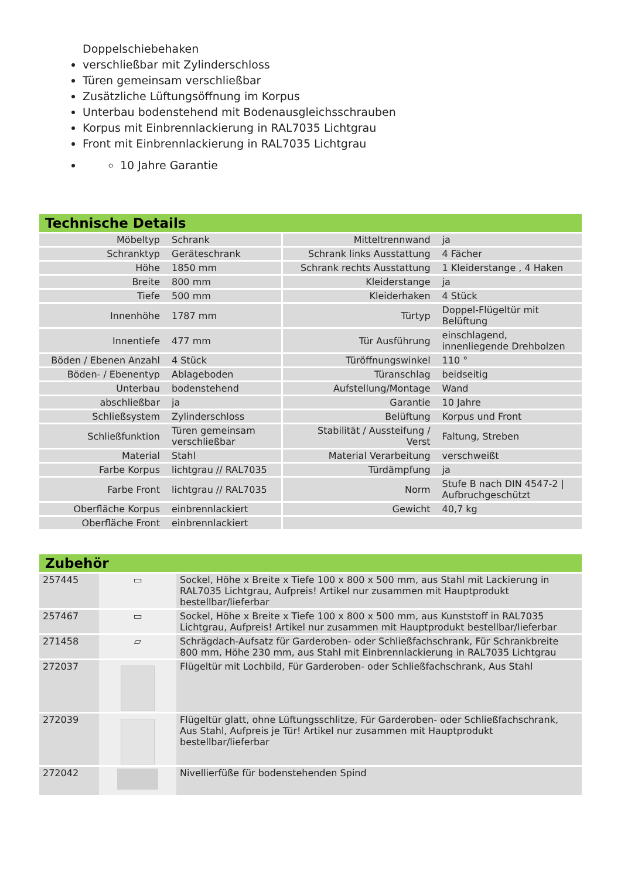Doppelschiebehaken
verschließbar mit Zylinderschloss
Türen gemeinsam verschließbar
Zusätzliche Lüftungsöffnung im Korpus
Unterbau bodenstehend mit Bodenausgleichsschrauben
Korpus mit Einbrennlackierung in RAL7035 Lichtgrau
Front mit Einbrennlackierung in RAL7035 Lichtgrau
10 Jahre Garantie
Technische Details
| Möbeltyp | Schrank | Mitteltrennwand | ja |
| Schranktyp | Geräteschrank | Schrank links Ausstattung | 4 Fächer |
| Höhe | 1850 mm | Schrank rechts Ausstattung | 1 Kleiderstange , 4 Haken |
| Breite | 800 mm | Kleiderstange | ja |
| Tiefe | 500 mm | Kleiderhaken | 4 Stück |
| Innenhöhe | 1787 mm | Türtyp | Doppel-Flügeltür mit Belüftung |
| Innentiefe | 477 mm | Tür Ausführung | einschlagend, innenliegende Drehbolzen |
| Böden / Ebenen Anzahl | 4 Stück | Türöffnungswinkel | 110 ° |
| Böden- / Ebenentyp | Ablageboden | Türanschlag | beidseitig |
| Unterbau | bodenstehend | Aufstellung/Montage | Wand |
| abschließbar | ja | Garantie | 10 Jahre |
| Schließsystem | Zylinderschloss | Belüftung | Korpus und Front |
| Schließfunktion | Türen gemeinsam verschließbar | Stabilität / Aussteifung / Verst | Faltung, Streben |
| Material | Stahl | Material Verarbeitung | verschweißt |
| Farbe Korpus | lichtgrau // RAL7035 | Türdämpfung | ja |
| Farbe Front | lichtgrau // RAL7035 | Norm | Stufe B nach DIN 4547-2 / Aufbruchgeschützt |
| Oberfläche Korpus | einbrennlackiert | Gewicht | 40,7 kg |
| Oberfläche Front | einbrennlackiert | | |
Zubehör
| 257445 | ▭ | Sockel, Höhe x Breite x Tiefe 100 x 800 x 500 mm, aus Stahl mit Lackierung in RAL7035 Lichtgrau, Aufpreis! Artikel nur zusammen mit Hauptprodukt bestellbar/lieferbar |
| 257467 | ▭ | Sockel, Höhe x Breite x Tiefe 100 x 800 x 500 mm, aus Kunststoff in RAL7035 Lichtgrau, Aufpreis! Artikel nur zusammen mit Hauptprodukt bestellbar/lieferbar |
| 271458 | ▱ | Schrägdach-Aufsatz für Garderoben- oder Schließfachschrank, Für Schrankbreite 800 mm, Höhe 230 mm, aus Stahl mit Einbrennlackierung in RAL7035 Lichtgrau |
| 272037 | | Flügeltür mit Lochbild, Für Garderoben- oder Schließfachschrank, Aus Stahl |
| 272039 | | Flügeltür glatt, ohne Lüftungsschlitze, Für Garderoben- oder Schließfachschrank, Aus Stahl, Aufpreis je Tür! Artikel nur zusammen mit Hauptprodukt bestellbar/lieferbar |
| 272042 | | Nivellierfüße für bodenstehenden Spind |